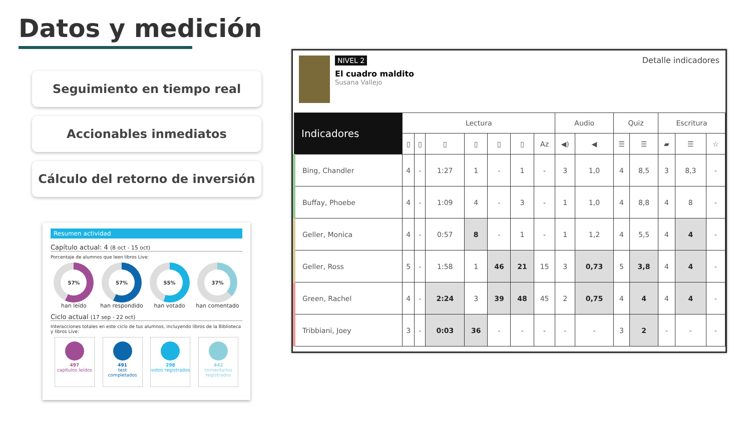Datos y medición
Seguimiento en tiempo real
Accionables inmediatos
Cálculo del retorno de inversión
Resumen actividad
Capítulo actual: 4 (8 oct - 15 oct)
Porcentaje de alumnos que leen libros Live:
57%
han leído
57%
han respondido
55%
han votado
37%
han comentado
Ciclo actual (17 sep - 22 oct)
Interacciones totales en este ciclo de tus alumnos, incluyendo libros de la Biblioteca y libros Live:
497
capítulos leídos
491
test completados
298
votos registrados
442
comentarios registrados
NIVEL 2
El cuadro maldito
Susana Vallejo
Detalle indicadores
| Indicadores | Lectura | | | | | | | Audio | | Quiz | | Escritura | | |
| --- | --- | --- | --- | --- | --- | --- | --- | --- | --- | --- | --- | --- | --- | --- |
| | ▯ | ▯ | ▯ | ▯ | ▯ | ▯ | Az | ◀) | ◀ | ☰ | ☰ | ▰ | ☰ | ☆ |
| Bing, Chandler | 4 | - | 1:27 | 1 | - | 1 | - | 3 | 1,0 | 4 | 8,5 | 3 | 8,3 | - |
| Buffay, Phoebe | 4 | - | 1:09 | 4 | - | 3 | - | 1 | 1,0 | 4 | 8,8 | 4 | 8 | - |
| Geller, Monica | 4 | - | 0:57 | 8 | - | 1 | - | 1 | 1,2 | 4 | 5,5 | 4 | 4 | - |
| Geller, Ross | 5 | - | 1:58 | 1 | 46 | 21 | 15 | 3 | 0,73 | 5 | 3,8 | 4 | 4 | - |
| Green, Rachel | 4 | - | 2:24 | 3 | 39 | 48 | 45 | 2 | 0,75 | 4 | 4 | 4 | 4 | - |
| Tribbiani, Joey | 3 | - | 0:03 | 36 | - | - | - | - | - | 3 | 2 | - | - | - |